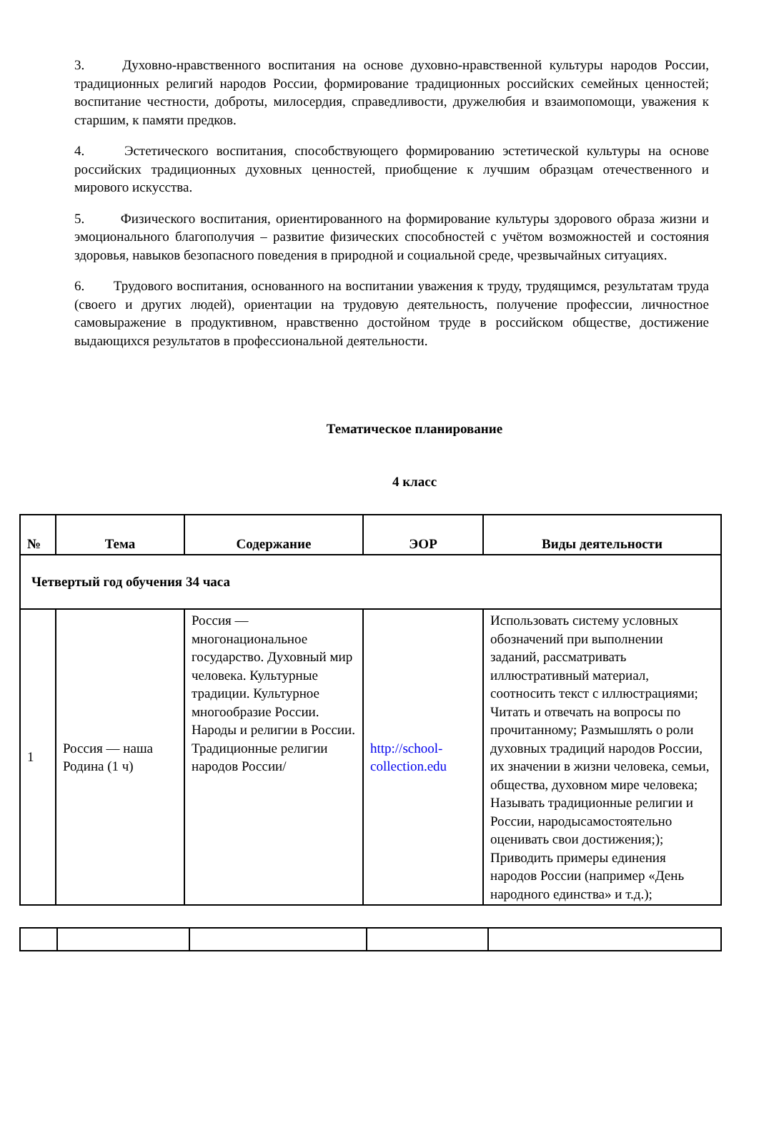3. Духовно-нравственного воспитания на основе духовно-нравственной культуры народов России, традиционных религий народов России, формирование традиционных российских семейных ценностей; воспитание честности, доброты, милосердия, справедливости, дружелюбия и взаимопомощи, уважения к старшим, к памяти предков.
4. Эстетического воспитания, способствующего формированию эстетической культуры на основе российских традиционных духовных ценностей, приобщение к лучшим образцам отечественного и мирового искусства.
5. Физического воспитания, ориентированного на формирование культуры здорового образа жизни и эмоционального благополучия – развитие физических способностей с учётом возможностей и состояния здоровья, навыков безопасного поведения в природной и социальной среде, чрезвычайных ситуациях.
6. Трудового воспитания, основанного на воспитании уважения к труду, трудящимся, результатам труда (своего и других людей), ориентации на трудовую деятельность, получение профессии, личностное самовыражение в продуктивном, нравственно достойном труде в российском обществе, достижение выдающихся результатов в профессиональной деятельности.
Тематическое планирование
4 класс
| № | Тема | Содержание | ЭОР | Виды деятельности |
| --- | --- | --- | --- | --- |
| Четвертый год обучения 34 часа | | | | |
| 1 | Россия — наша Родина (1 ч) | Россия — многонациональное государство. Духовный мир человека. Культурные традиции. Культурное многообразие России. Народы и религии в России. Традиционные религии народов России/ | http://school-collection.edu | Использовать систему условных обозначений при выполнении заданий, рассматривать иллюстративный материал, соотносить текст с иллюстрациями; Читать и отвечать на вопросы по прочитанному; Размышлять о роли духовных традиций народов России, их значении в жизни человека, семьи, общества, духовном мире человека; Называть традиционные религии и России, народысамостоятельно оценивать свои достижения;); Приводить примеры единения народов России (например «День народного единства» и т.д.); |